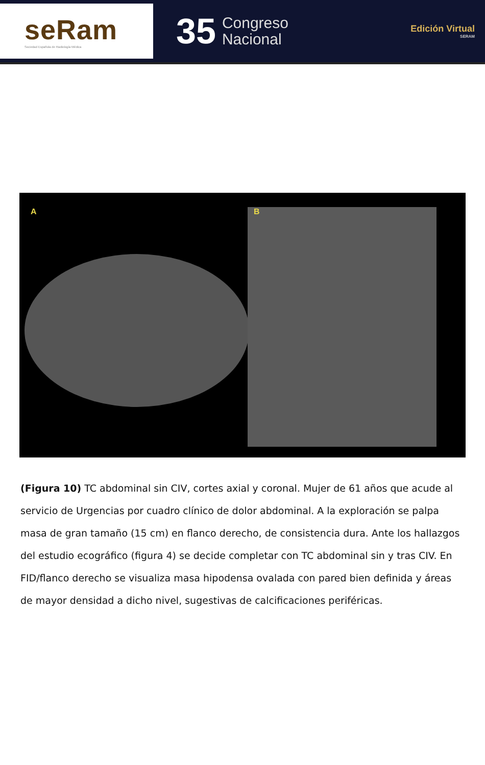seRam
Sociedad Española de Radiología Médica
35
Congreso
Nacional
Edición Virtual
SERAM
A
B
(Figura 10) TC abdominal sin CIV, cortes axial y coronal. Mujer de 61 años que acude al servicio de Urgencias por cuadro clínico de dolor abdominal. A la exploración se palpa masa de gran tamaño (15 cm) en flanco derecho, de consistencia dura. Ante los hallazgos del estudio ecográfico (figura 4) se decide completar con TC abdominal sin y tras CIV. En FID/flanco derecho se visualiza masa hipodensa ovalada con pared bien definida y áreas de mayor densidad a dicho nivel, sugestivas de calcificaciones periféricas.